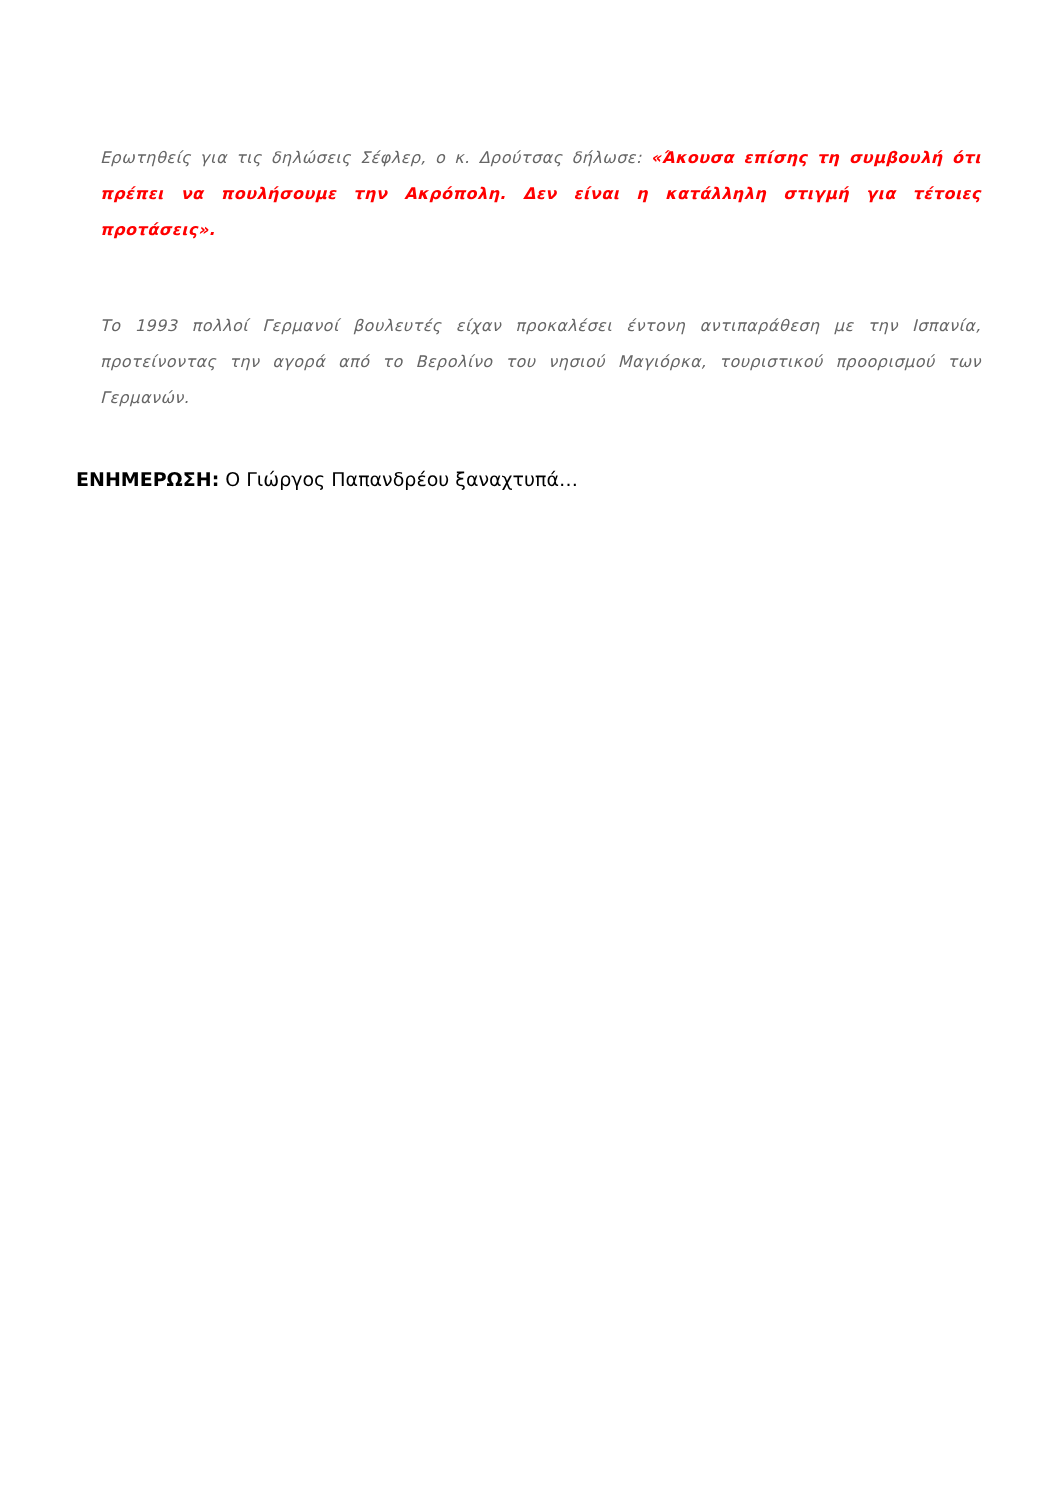Ερωτηθείς για τις δηλώσεις Σέφλερ, ο κ. Δρούτσας δήλωσε: «Άκουσα επίσης τη συμβουλή ότι πρέπει να πουλήσουμε την Ακρόπολη. Δεν είναι η κατάλληλη στιγμή για τέτοιες προτάσεις».
Το 1993 πολλοί Γερμανοί βουλευτές είχαν προκαλέσει έντονη αντιπαράθεση με την Ισπανία, προτείνοντας την αγορά από το Βερολίνο του νησιού Μαγιόρκα, τουριστικού προορισμού των Γερμανών.
ΕΝΗΜΕΡΩΣΗ: Ο Γιώργος Παπανδρέου ξαναχτυπά…